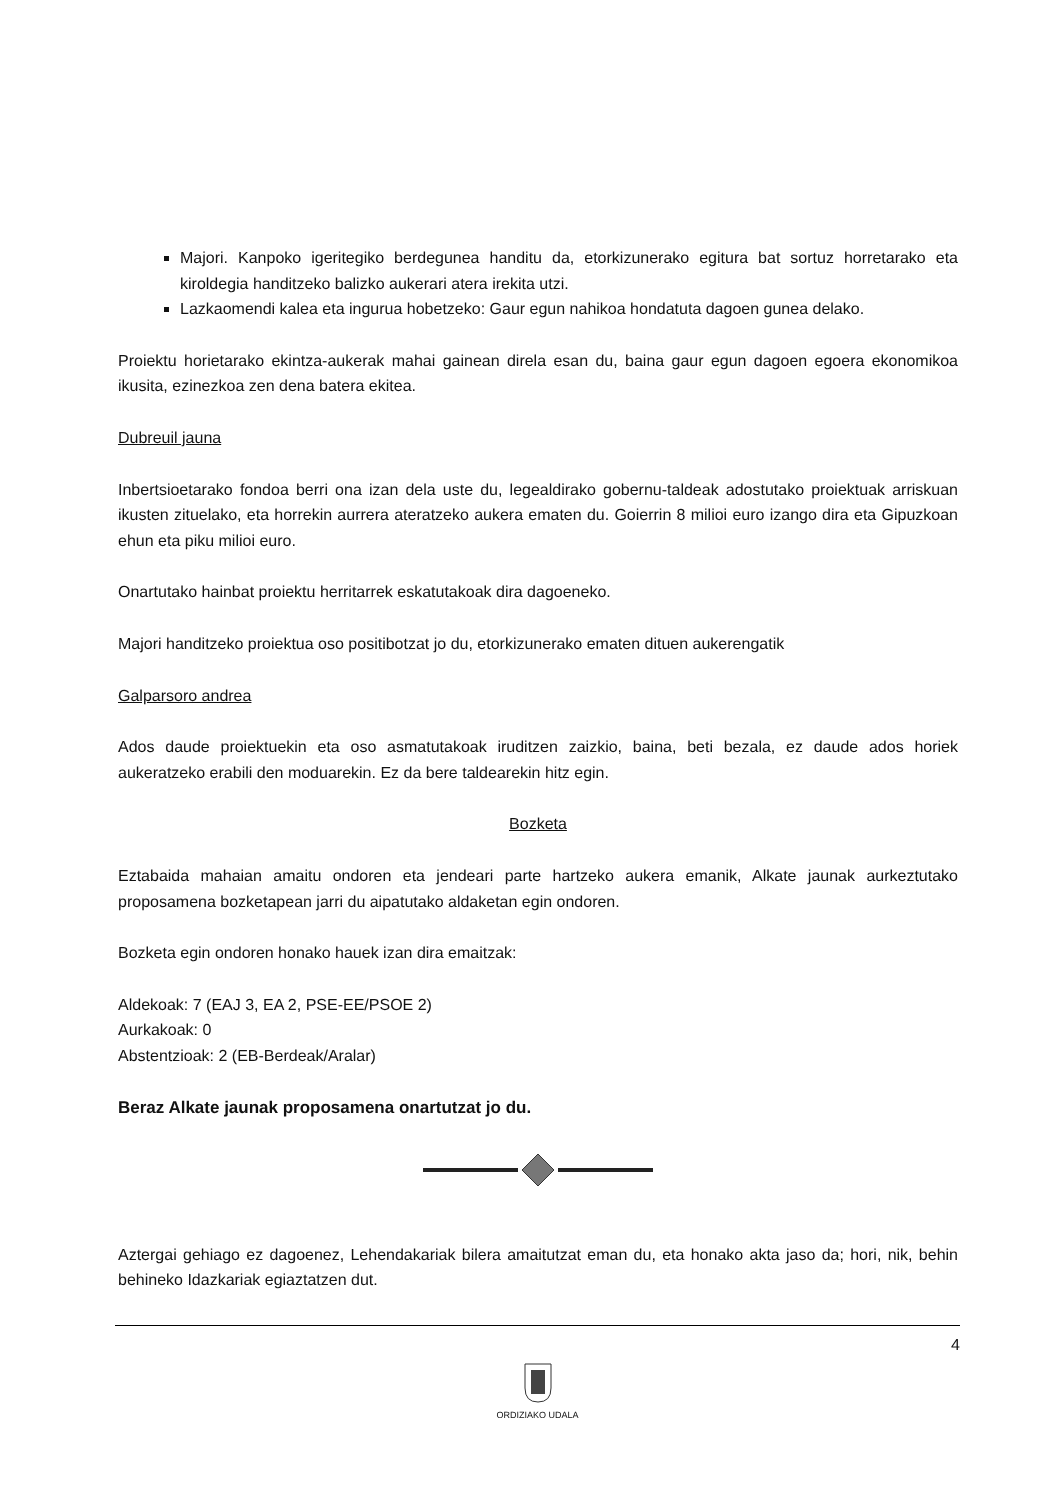Majori. Kanpoko igeritegiko berdegunea handitu da, etorkizunerako egitura bat sortuz horretarako eta kiroldegia handitzeko balizko aukerari atera irekita utzi.
Lazkaomendi kalea eta ingurua hobetzeko: Gaur egun nahikoa hondatuta dagoen gunea delako.
Proiektu horietarako ekintza-aukerak mahai gainean direla esan du, baina gaur egun dagoen egoera ekonomikoa ikusita, ezinezkoa zen dena batera ekitea.
Dubreuil jauna
Inbertsioetarako fondoa berri ona izan dela uste du, legealdirako gobernu-taldeak adostutako proiektuak arriskuan ikusten zituelako, eta horrekin aurrera ateratzeko aukera ematen du. Goierrin 8 milioi euro izango dira eta Gipuzkoan ehun eta piku milioi euro.
Onartutako hainbat proiektu herritarrek eskatutakoak dira dagoeneko.
Majori handitzeko proiektua oso positibotzat jo du, etorkizunerako ematen dituen aukerengatik
Galparsoro andrea
Ados daude proiektuekin eta oso asmatutakoak iruditzen zaizkio, baina, beti bezala, ez daude ados horiek aukeratzeko erabili den moduarekin. Ez da bere taldearekin hitz egin.
Bozketa
Eztabaida mahaian amaitu ondoren eta jendeari parte hartzeko aukera emanik, Alkate jaunak aurkeztutako proposamena bozketapean jarri du aipatutako aldaketan egin ondoren.
Bozketa egin ondoren honako hauek izan dira emaitzak:
Aldekoak: 7 (EAJ 3, EA 2, PSE-EE/PSOE 2)
Aurkakoak: 0
Abstentzioak: 2 (EB-Berdeak/Aralar)
Beraz Alkate jaunak proposamena onartutzat jo du.
Aztergai gehiago ez dagoenez, Lehendakariak bilera amaitutzat eman du, eta honako akta jaso da; hori, nik, behin behineko Idazkariak egiaztatzen dut.
4
ORDIZIAKO UDALA